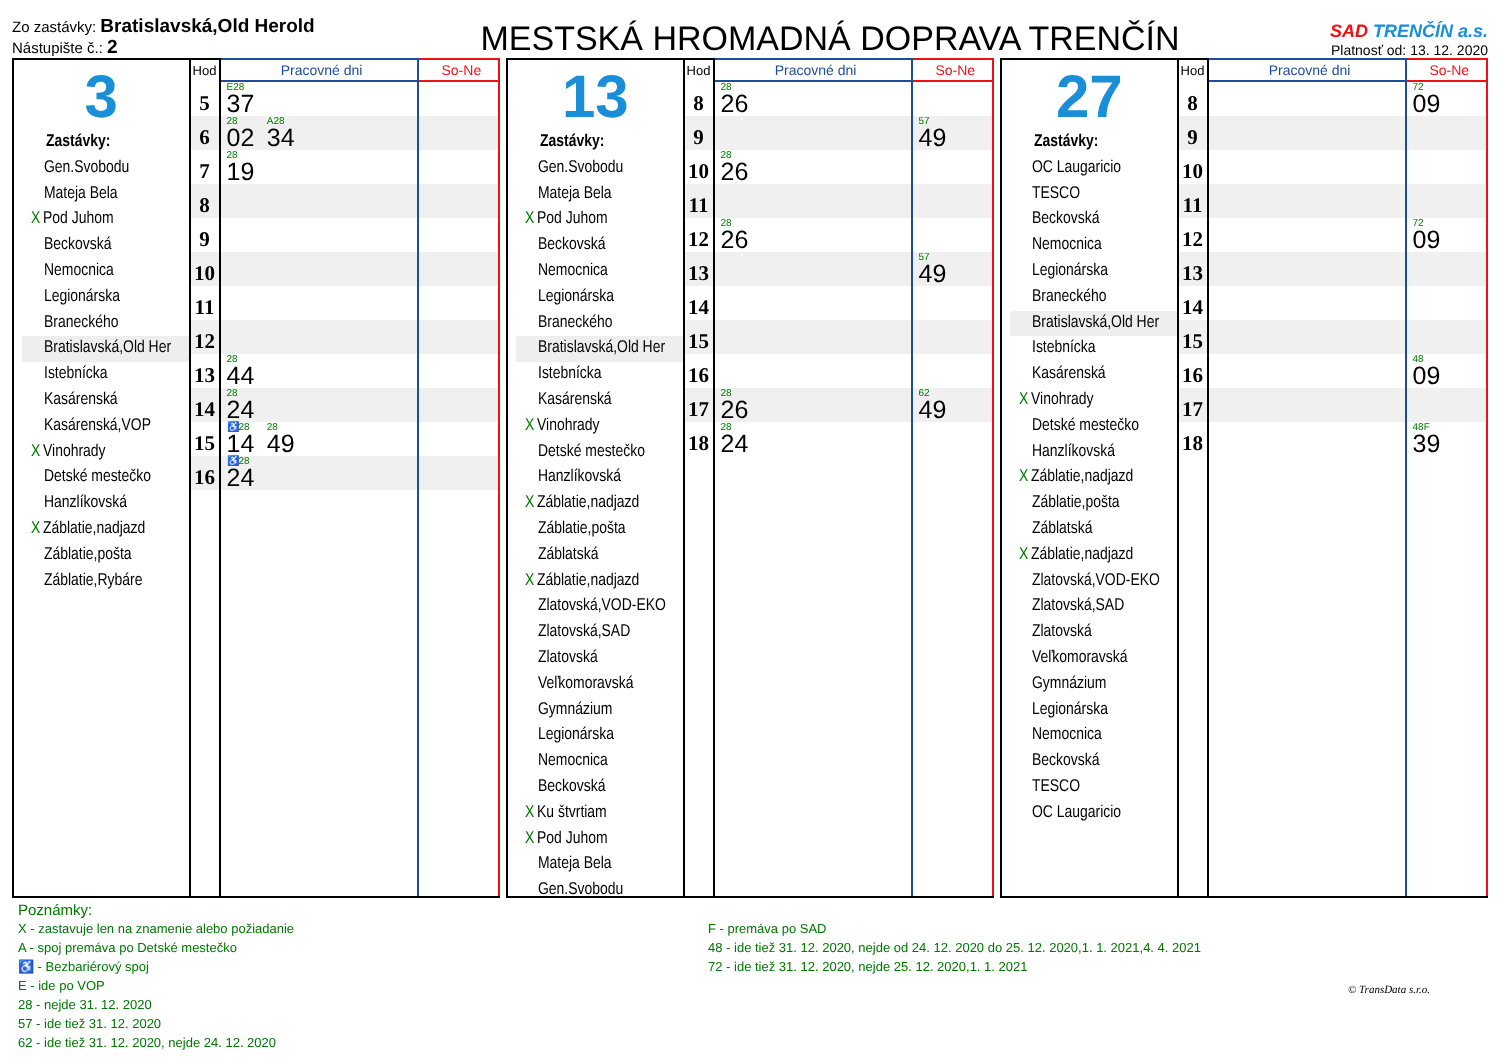Zo zastávky: Bratislavská,Old Herold
Nástupište č.: 2
MESTSKÁ HROMADNÁ DOPRAVA TRENČÍN
SAD TRENČÍN a.s.
Platnosť od: 13. 12. 2020
3
Zastávky:
Gen.Svobodu
Mateja Bela
X Pod Juhom
Beckovská
Nemocnica
Legionárska
Braneckého
Bratislavská,Old Her
Istebnícka
Kasárenská
Kasárenská,VOP
X Vinohrady
Detské mestečko
Hanzlíkovská
X Záblatie,nadjazd
Záblatie,pošta
Záblatie,Rybáre
| Hod | Pracovné dni | So-Ne |
| --- | --- | --- |
| 5 | E28 37 | |
| 6 | 28 02 A28 34 | |
| 7 | 28 19 | |
| 8 | | |
| 9 | | |
| 10 | | |
| 11 | | |
| 12 | | |
| 13 | 28 44 | |
| 14 | 28 24 | |
| 15 | ♿28 14 28 49 | |
| 16 | ♿28 24 | |
13
Zastávky:
Gen.Svobodu
Mateja Bela
X Pod Juhom
Beckovská
Nemocnica
Legionárska
Braneckého
Bratislavská,Old Her
Istebnícka
Kasárenská
X Vinohrady
Detské mestečko
Hanzlíkovská
X Záblatie,nadjazd
Záblatie,pošta
Záblatská
X Záblatie,nadjazd
Zlatovská,VOD-EKO
Zlatovská,SAD
Zlatovská
Veľkomoravská
Gymnázium
Legionárska
Nemocnica
Beckovská
X Ku štvrtiam
X Pod Juhom
Mateja Bela
Gen.Svobodu
| Hod | Pracovné dni | So-Ne |
| --- | --- | --- |
| 8 | 28 26 | |
| 9 | | 57 49 |
| 10 | 28 26 | |
| 11 | | |
| 12 | 28 26 | |
| 13 | | 57 49 |
| 14 | | |
| 15 | | |
| 16 | | |
| 17 | 28 26 | 62 49 |
| 18 | 28 24 | |
27
Zastávky:
OC Laugaricio
TESCO
Beckovská
Nemocnica
Legionárska
Braneckého
Bratislavská,Old Her
Istebnícka
Kasárenská
X Vinohrady
Detské mestečko
Hanzlíkovská
X Záblatie,nadjazd
Záblatie,pošta
Záblatská
X Záblatie,nadjazd
Zlatovská,VOD-EKO
Zlatovská,SAD
Zlatovská
Veľkomoravská
Gymnázium
Legionárska
Nemocnica
Beckovská
TESCO
OC Laugaricio
| Hod | Pracovné dni | So-Ne |
| --- | --- | --- |
| 8 | | 72 09 |
| 9 | | |
| 10 | | |
| 11 | | |
| 12 | | 72 09 |
| 13 | | |
| 14 | | |
| 15 | | |
| 16 | | 48 09 |
| 17 | | |
| 18 | | 48F 39 |
Poznámky:
X - zastavuje len na znamenie alebo požiadanie
A - spoj premáva po Detské mestečko
♿ - Bezbariérový spoj
E - ide po VOP
28 - nejde 31. 12. 2020
57 - ide tiež 31. 12. 2020
62 - ide tiež 31. 12. 2020, nejde 24. 12. 2020
F - premáva po SAD
48 - ide tiež 31. 12. 2020, nejde od 24. 12. 2020 do 25. 12. 2020,1. 1. 2021,4. 4. 2021
72 - ide tiež 31. 12. 2020, nejde 25. 12. 2020,1. 1. 2021
© TransData s.r.o.